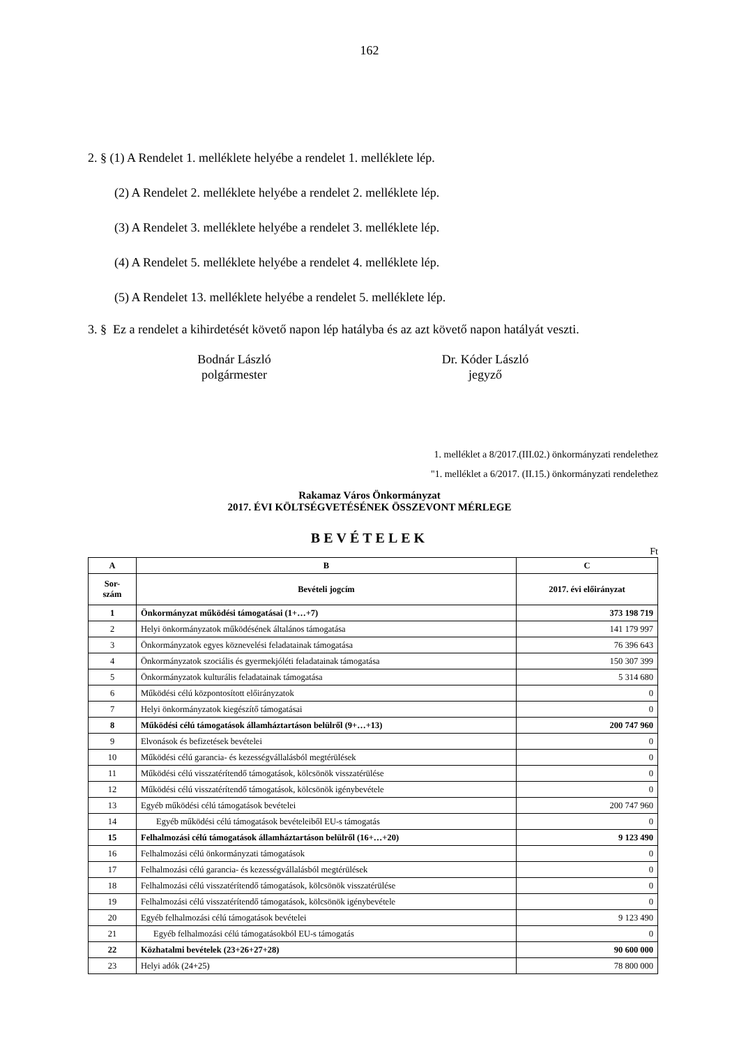162
2. § (1) A Rendelet 1. melléklete helyébe a rendelet 1. melléklete lép.
(2) A Rendelet 2. melléklete helyébe a rendelet 2. melléklete lép.
(3) A Rendelet 3. melléklete helyébe a rendelet 3. melléklete lép.
(4) A Rendelet 5. melléklete helyébe a rendelet 4. melléklete lép.
(5) A Rendelet 13. melléklete helyébe a rendelet 5. melléklete lép.
3. § Ez a rendelet a kihirdetését követő napon lép hatályba és az azt követő napon hatályát veszti.
Bodnár László
polgármester
Dr. Kóder László
jegyző
1. melléklet a 8/2017.(III.02.) önkormányzati rendelethez
"1. melléklet a 6/2017. (II.15.) önkormányzati rendelethez
Rakamaz Város Önkormányzat
2017. ÉVI KÖLTSÉGVETÉSÉNEK ÖSSZEVONT MÉRLEGE
BEVÉTELEK
Ft
| A | B | C |
| --- | --- | --- |
| Sor- szám | Bevételi jogcím | 2017. évi előirányzat |
| 1 | Önkormányzat működési támogatásai (1+…+7) | 373 198 719 |
| 2 | Helyi önkormányzatok működésének általános támogatása | 141 179 997 |
| 3 | Önkormányzatok egyes köznevelési feladatainak támogatása | 76 396 643 |
| 4 | Önkormányzatok szociális és gyermekjóléti feladatainak támogatása | 150 307 399 |
| 5 | Önkormányzatok kulturális feladatainak támogatása | 5 314 680 |
| 6 | Működési célú központosított előirányzatok | 0 |
| 7 | Helyi önkormányzatok kiegészítő támogatásai | 0 |
| 8 | Működési célú támogatások államháztartáson belülről (9+…+13) | 200 747 960 |
| 9 | Elvonások és befizetések bevételei | 0 |
| 10 | Működési célú garancia- és kezességvállalásból megtérülések | 0 |
| 11 | Működési célú visszatérítendő támogatások, kölcsönök visszatérülése | 0 |
| 12 | Működési célú visszatérítendő támogatások, kölcsönök igénybevétele | 0 |
| 13 | Egyéb működési célú támogatások bevételei | 200 747 960 |
| 14 | Egyéb működési célú támogatások bevételeiből EU-s támogatás | 0 |
| 15 | Felhalmozási célú támogatások államháztartáson belülről (16+…+20) | 9 123 490 |
| 16 | Felhalmozási célú önkormányzati támogatások | 0 |
| 17 | Felhalmozási célú garancia- és kezességvállalásból megtérülések | 0 |
| 18 | Felhalmozási célú visszatérítendő támogatások, kölcsönök visszatérülése | 0 |
| 19 | Felhalmozási célú visszatérítendő támogatások, kölcsönök igénybevétele | 0 |
| 20 | Egyéb felhalmozási célú támogatások bevételei | 9 123 490 |
| 21 | Egyéb felhalmozási célú támogatásokból EU-s támogatás | 0 |
| 22 | Közhatalmi bevételek (23+26+27+28) | 90 600 000 |
| 23 | Helyi adók (24+25) | 78 800 000 |